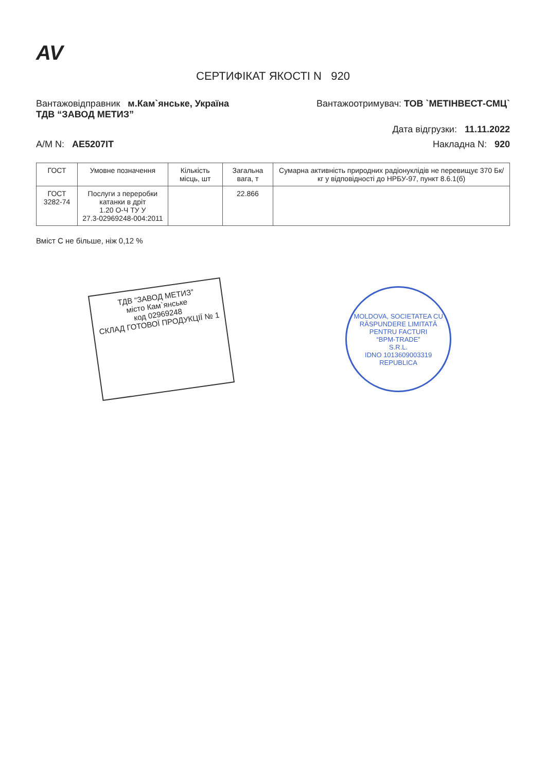AV
СЕРТИФІКАТ ЯКОСТІ N 920
Вантажовідправник м.Кам`янське, Україна
ТДВ “ЗАВОД МЕТИЗ”
Вантажоотримувач: ТОВ `МЕТІНВЕСТ-СМЦ`
Дата відгрузки: 11.11.2022
А/М N: AE5207IT Накладна N: 920
| ГОСТ | Умовне позначення | Кількість місць, шт | Загальна вага, т | Сумарна активність природних радіонуклідів не перевищує 370 Бк/кг у відповідності до НРБУ-97, пункт 8.6.1(б) |
| --- | --- | --- | --- | --- |
| ГОСТ 3282-74 | Послуги з переробки катанки в дріт 1.20 О-Ч ТУ У 27.3-02969248-004:2011 | | 22.866 | |
Вміст С не більше, ніж 0,12 %
ТДВ “ЗАВОД МЕТИЗ”
місто Кам`янське
код 02969248
СКЛАД ГОТОВОЇ ПРОДУКЦІЇ № 1
MOLDOVA, SOCIETATEA CU RĂSPUNDERE LIMITATĂ
PENTRU FACTURI
“BPM-TRADE”
S.R.L.
IDNO 1013609003319
REPUBLICA